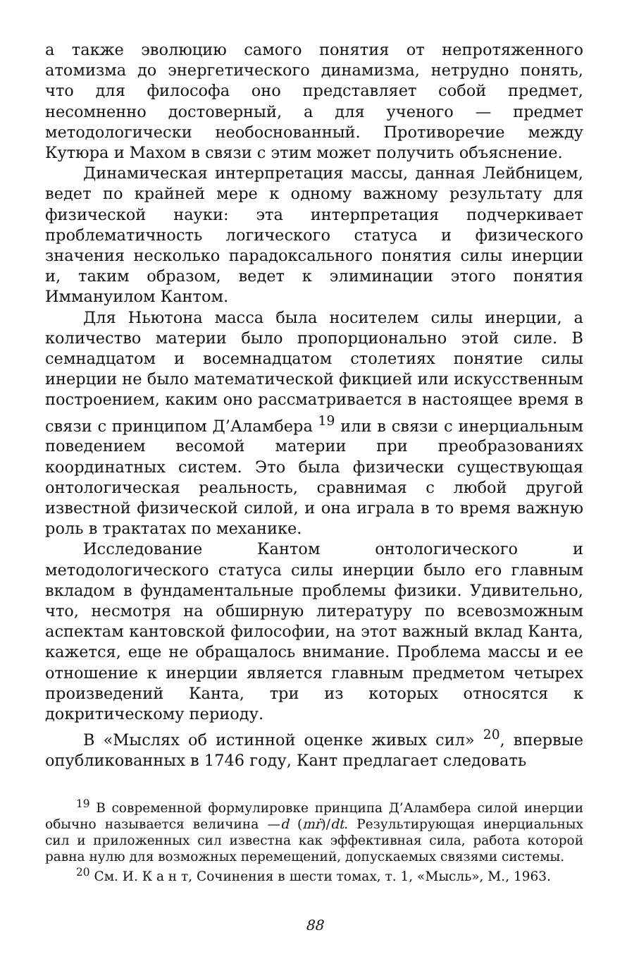а также эволюцию самого понятия от непротяженного атомизма до энергетического динамизма, нетрудно понять, что для философа оно представляет собой предмет, несомненно достоверный, а для ученого — предмет методологически необоснованный. Противоречие между Кутюра и Махом в связи с этим может получить объяснение.
Динамическая интерпретация массы, данная Лейбницем, ведет по крайней мере к одному важному результату для физической науки: эта интерпретация подчеркивает проблематичность логического статуса и физического значения несколько парадоксального понятия силы инерции и, таким образом, ведет к элиминации этого понятия Иммануилом Кантом.
Для Ньютона масса была носителем силы инерции, а количество материи было пропорционально этой силе. В семнадцатом и восемнадцатом столетиях понятие силы инерции не было математической фикцией или искусственным построением, каким оно рассматривается в настоящее время в связи с принципом Д’Аламбера <sup>19</sup> или в связи с инерциальным поведением весомой материи при преобразованиях координатных систем. Это была физически существующая онтологическая реальность, сравнимая с любой другой известной физической силой, и она играла в то время важную роль в трактатах по механике.
Исследование Кантом онтологического и методологического статуса силы инерции было его главным вкладом в фундаментальные проблемы физики. Удивительно, что, несмотря на обширную литературу по всевозможным аспектам кантовской философии, на этот важный вклад Канта, кажется, еще не обращалось внимание. Проблема массы и ее отношение к инерции является главным предметом четырех произведений Канта, три из которых относятся к докритическому периоду.
В «Мыслях об истинной оценке живых сил» <sup>20</sup>, впервые опубликованных в 1746 году, Кант предлагает следовать
<sup>19</sup> В современной формулировке принципа Д’Аламбера силой инерции обычно называется величина —d (mṙ)/dt. Результирующая инерциальных сил и приложенных сил известна как эффективная сила, работа которой равна нулю для возможных перемещений, допускаемых связями системы.
<sup>20</sup> См. И. К а н т, Сочинения в шести томах, т. 1, «Мысль», М., 1963.
88